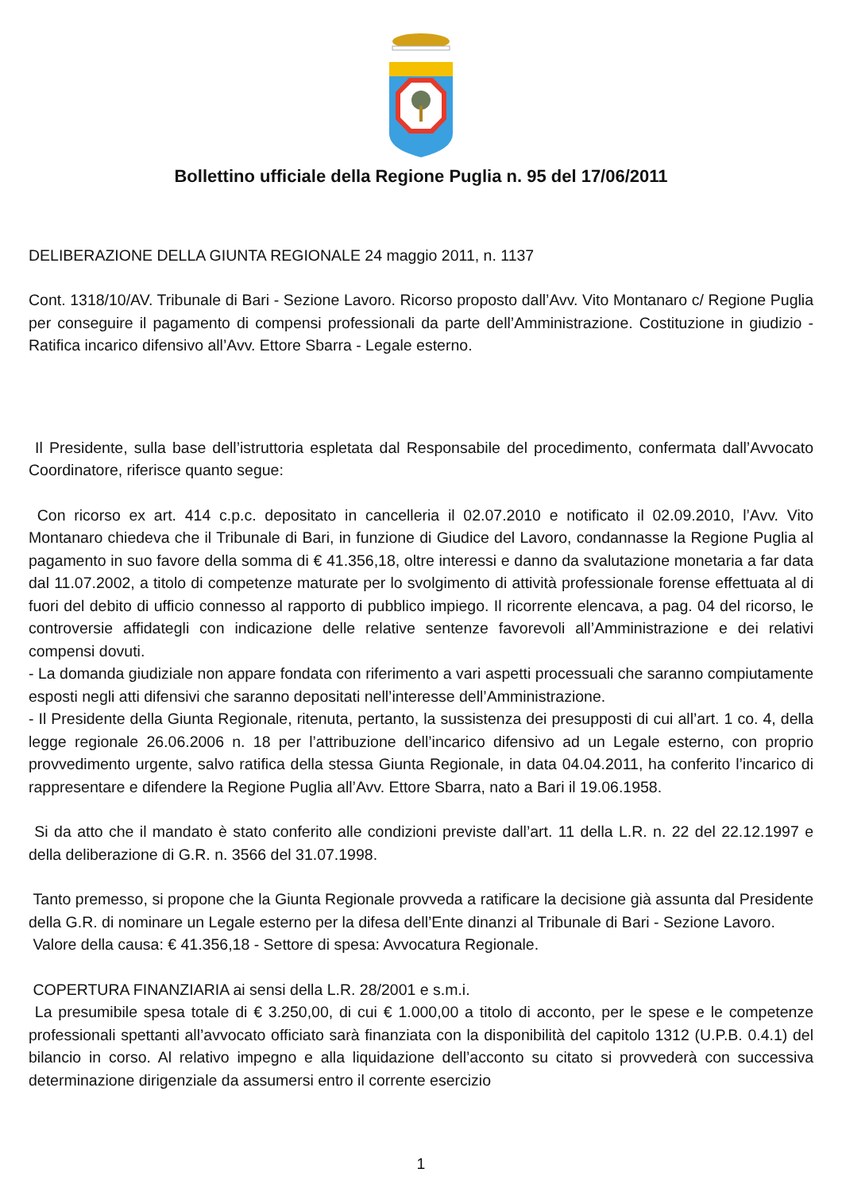Bollettino ufficiale della Regione Puglia n. 95 del 17/06/2011
DELIBERAZIONE DELLA GIUNTA REGIONALE 24 maggio 2011, n. 1137
Cont. 1318/10/AV. Tribunale di Bari - Sezione Lavoro. Ricorso proposto dall’Avv. Vito Montanaro c/ Regione Puglia per conseguire il pagamento di compensi professionali da parte dell’Amministrazione. Costituzione in giudizio - Ratifica incarico difensivo all’Avv. Ettore Sbarra - Legale esterno.
Il Presidente, sulla base dell’istruttoria espletata dal Responsabile del procedimento, confermata dall’Avvocato Coordinatore, riferisce quanto segue:
Con ricorso ex art. 414 c.p.c. depositato in cancelleria il 02.07.2010 e notificato il 02.09.2010, l’Avv. Vito Montanaro chiedeva che il Tribunale di Bari, in funzione di Giudice del Lavoro, condannasse la Regione Puglia al pagamento in suo favore della somma di € 41.356,18, oltre interessi e danno da svalutazione monetaria a far data dal 11.07.2002, a titolo di competenze maturate per lo svolgimento di attività professionale forense effettuata al di fuori del debito di ufficio connesso al rapporto di pubblico impiego. Il ricorrente elencava, a pag. 04 del ricorso, le controversie affidategli con indicazione delle relative sentenze favorevoli all’Amministrazione e dei relativi compensi dovuti.
- La domanda giudiziale non appare fondata con riferimento a vari aspetti processuali che saranno compiutamente esposti negli atti difensivi che saranno depositati nell’interesse dell’Amministrazione.
- Il Presidente della Giunta Regionale, ritenuta, pertanto, la sussistenza dei presupposti di cui all’art. 1 co. 4, della legge regionale 26.06.2006 n. 18 per l’attribuzione dell’incarico difensivo ad un Legale esterno, con proprio provvedimento urgente, salvo ratifica della stessa Giunta Regionale, in data 04.04.2011, ha conferito l’incarico di rappresentare e difendere la Regione Puglia all’Avv. Ettore Sbarra, nato a Bari il 19.06.1958.
Si da atto che il mandato è stato conferito alle condizioni previste dall’art. 11 della L.R. n. 22 del 22.12.1997 e della deliberazione di G.R. n. 3566 del 31.07.1998.
Tanto premesso, si propone che la Giunta Regionale provveda a ratificare la decisione già assunta dal Presidente della G.R. di nominare un Legale esterno per la difesa dell’Ente dinanzi al Tribunale di Bari - Sezione Lavoro.
Valore della causa: € 41.356,18 - Settore di spesa: Avvocatura Regionale.
COPERTURA FINANZIARIA ai sensi della L.R. 28/2001 e s.m.i.
La presumibile spesa totale di € 3.250,00, di cui € 1.000,00 a titolo di acconto, per le spese e le competenze professionali spettanti all’avvocato officiato sarà finanziata con la disponibilità del capitolo 1312 (U.P.B. 0.4.1) del bilancio in corso. Al relativo impegno e alla liquidazione dell’acconto su citato si provvederà con successiva determinazione dirigenziale da assumersi entro il corrente esercizio
1